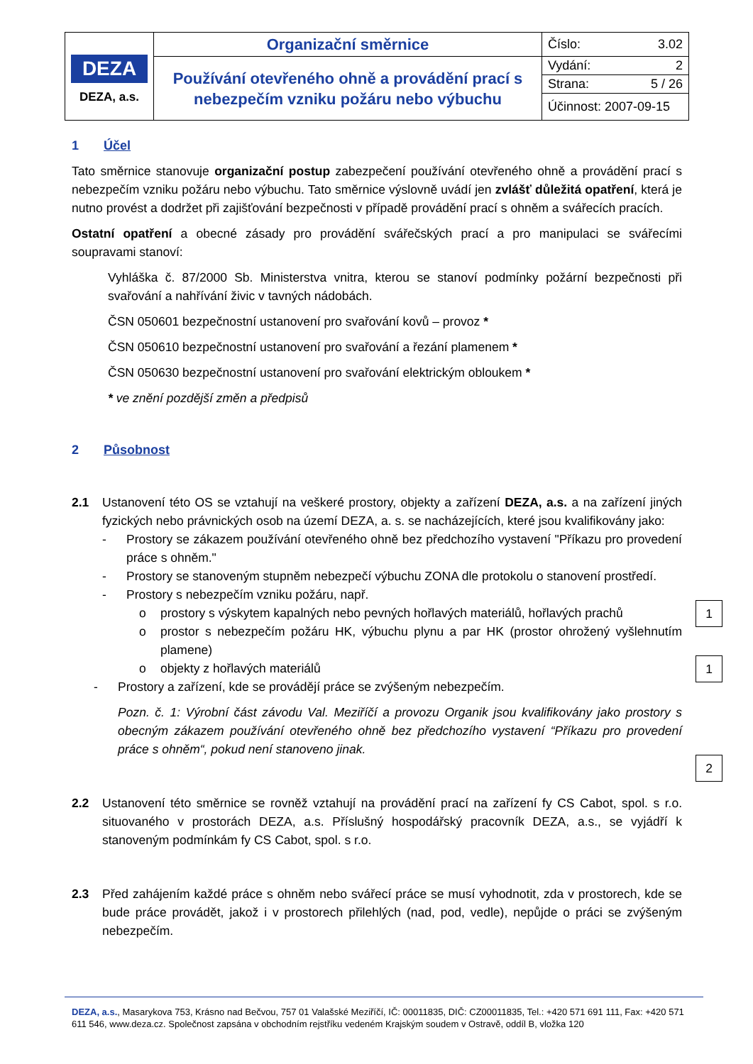| DEZA DEZA, a.s. | Organizační směrnice | Číslo: 3.02 |
| | Používání otevřeného ohně a provádění prací s nebezpečím vzniku požáru nebo výbuchu | Vydání: 2 |
| | | Strana: 5 / 26 |
| | | Účinnost: 2007-09-15 |
1 Účel
Tato směrnice stanovuje organizační postup zabezpečení používání otevřeného ohně a provádění prací s nebezpečím vzniku požáru nebo výbuchu. Tato směrnice výslovně uvádí jen zvlášť důležitá opatření, která je nutno provést a dodržet při zajišťování bezpečnosti v případě provádění prací s ohněm a svářecích pracích.
Ostatní opatření a obecné zásady pro provádění svářečských prací a pro manipulaci se svářecími soupravami stanoví:
Vyhláška č. 87/2000 Sb. Ministerstva vnitra, kterou se stanoví podmínky požární bezpečnosti při svařování a nahřívání živic v tavných nádobách.
ČSN 050601 bezpečnostní ustanovení pro svařování kovů – provoz *
ČSN 050610 bezpečnostní ustanovení pro svařování a řezání plamenem *
ČSN 050630 bezpečnostní ustanovení pro svařování elektrickým obloukem *
* ve znění pozdější změn a předpisů
2 Působnost
2.1 Ustanovení této OS se vztahují na veškeré prostory, objekty a zařízení DEZA, a.s. a na zařízení jiných fyzických nebo právnických osob na území DEZA, a. s. se nacházejících, které jsou kvalifikovány jako:
- Prostory se zákazem používání otevřeného ohně bez předchozího vystavení "Příkazu pro provedení práce s ohněm."
- Prostory se stanoveným stupněm nebezpečí výbuchu ZONA dle protokolu o stanovení prostředí.
- Prostory s nebezpečím vzniku požáru, např.
o prostory s výskytem kapalných nebo pevných hořlavých materiálů, hořlavých prachů
o prostor s nebezpečím požáru HK, výbuchu plynu a par HK (prostor ohrožený vyšlehnutím plamene)
o objekty z hořlavých materiálů
- Prostory a zařízení, kde se provádějí práce se zvýšeným nebezpečím.
Pozn. č. 1: Výrobní část závodu Val. Meziříčí a provozu Organik jsou kvalifikovány jako prostory s obecným zákazem používání otevřeného ohně bez předchozího vystavení “Příkazu pro provedení práce s ohněm“, pokud není stanoveno jinak.
2.2 Ustanovení této směrnice se rovněž vztahují na provádění prací na zařízení fy CS Cabot, spol. s r.o. situovaného v prostorách DEZA, a.s. Příslušný hospodářský pracovník DEZA, a.s., se vyjádří k stanoveným podmínkám fy CS Cabot, spol. s r.o.
2.3 Před zahájením každé práce s ohněm nebo svářecí práce se musí vyhodnotit, zda v prostorech, kde se bude práce provádět, jakož i v prostorech přilehlých (nad, pod, vedle), nepůjde o práci se zvýšeným nebezpečím.
1
1
2
DEZA, a.s., Masarykova 753, Krásno nad Bečvou, 757 01 Valašské Meziříčí, IČ: 00011835, DIČ: CZ00011835, Tel.: +420 571 691 111, Fax: +420 571 611 546, www.deza.cz. Společnost zapsána v obchodním rejstříku vedeném Krajským soudem v Ostravě, oddíl B, vložka 120